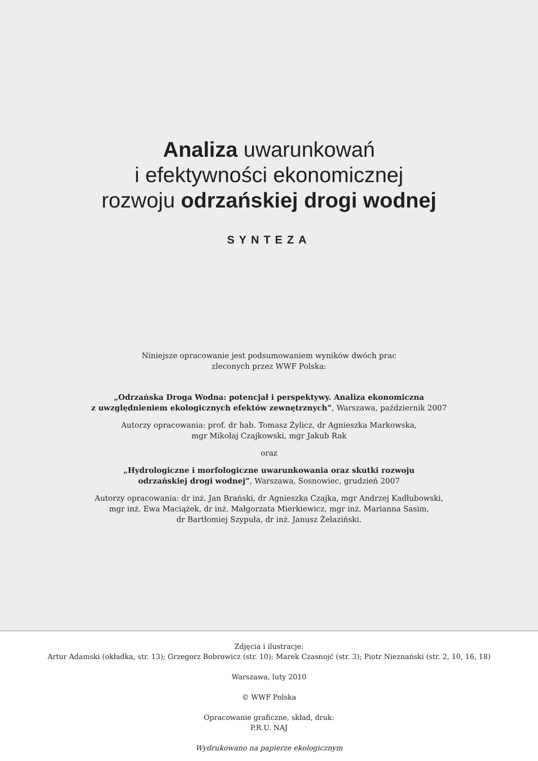Analiza uwarunkowań
i efektywności ekonomicznej
rozwoju odrzańskiej drogi wodnej
SYNTEZA
Niniejsze opracowanie jest podsumowaniem wyników dwóch prac
zleconych przez WWF Polska:
„Odrzańska Droga Wodna: potencjał i perspektywy. Analiza ekonomiczna
z uwzględnieniem ekologicznych efektów zewnętrznych”, Warszawa, październik 2007
Autorzy opracowania: prof. dr hab. Tomasz Żylicz, dr Agnieszka Markowska,
mgr Mikołaj Czajkowski, mgr Jakub Rak
oraz
„Hydrologiczne i morfologiczne uwarunkowania oraz skutki rozwoju
odrzańskiej drogi wodnej”, Warszawa, Sosnowiec, grudzień 2007
Autorzy opracowania: dr inż. Jan Brański, dr Agnieszka Czajka, mgr Andrzej Kadłubowski,
mgr inż. Ewa Maciążek, dr inż. Małgorzata Mierkiewicz, mgr inż. Marianna Sasim,
dr Bartłomiej Szypuła, dr inż. Janusz Żelaziński.
Zdjęcia i ilustracje:
Artur Adamski (okładka, str. 13); Grzegorz Bobrowicz (str. 10); Marek Czasnojć (str. 3); Piotr Nieznański (str. 2, 10, 16, 18)
Warszawa, luty 2010
© WWF Polska
Opracowanie graficzne, skład, druk:
P.R.U. NAJ
Wydrukowano na papierze ekologicznym